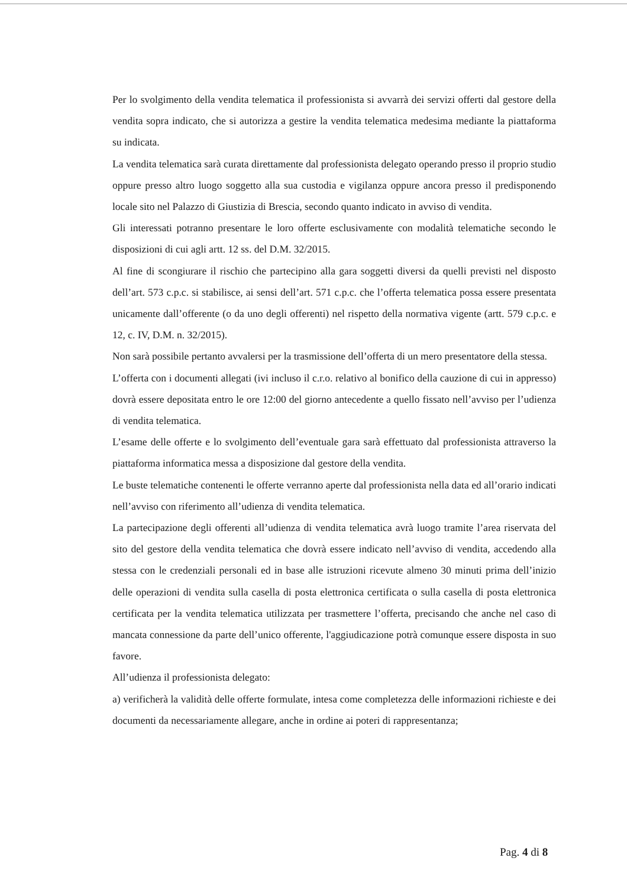Per lo svolgimento della vendita telematica il professionista si avvarrà dei servizi offerti dal gestore della vendita sopra indicato, che si autorizza a gestire la vendita telematica medesima mediante la piattaforma su indicata.
La vendita telematica sarà curata direttamente dal professionista delegato operando presso il proprio studio oppure presso altro luogo soggetto alla sua custodia e vigilanza oppure ancora presso il predisponendo locale sito nel Palazzo di Giustizia di Brescia, secondo quanto indicato in avviso di vendita.
Gli interessati potranno presentare le loro offerte esclusivamente con modalità telematiche secondo le disposizioni di cui agli artt. 12 ss. del D.M. 32/2015.
Al fine di scongiurare il rischio che partecipino alla gara soggetti diversi da quelli previsti nel disposto dell’art. 573 c.p.c. si stabilisce, ai sensi dell’art. 571 c.p.c. che l’offerta telematica possa essere presentata unicamente dall’offerente (o da uno degli offerenti) nel rispetto della normativa vigente (artt. 579 c.p.c. e 12, c. IV, D.M. n. 32/2015).
Non sarà possibile pertanto avvalersi per la trasmissione dell’offerta di un mero presentatore della stessa.
L’offerta con i documenti allegati (ivi incluso il c.r.o. relativo al bonifico della cauzione di cui in appresso) dovrà essere depositata entro le ore 12:00 del giorno antecedente a quello fissato nell’avviso per l’udienza di vendita telematica.
L’esame delle offerte e lo svolgimento dell’eventuale gara sarà effettuato dal professionista attraverso la piattaforma informatica messa a disposizione dal gestore della vendita.
Le buste telematiche contenenti le offerte verranno aperte dal professionista nella data ed all’orario indicati nell’avviso con riferimento all’udienza di vendita telematica.
La partecipazione degli offerenti all’udienza di vendita telematica avrà luogo tramite l’area riservata del sito del gestore della vendita telematica che dovrà essere indicato nell’avviso di vendita, accedendo alla stessa con le credenziali personali ed in base alle istruzioni ricevute almeno 30 minuti prima dell’inizio delle operazioni di vendita sulla casella di posta elettronica certificata o sulla casella di posta elettronica certificata per la vendita telematica utilizzata per trasmettere l’offerta, precisando che anche nel caso di mancata connessione da parte dell’unico offerente, l'aggiudicazione potrà comunque essere disposta in suo favore.
All’udienza il professionista delegato:
a) verificherà la validità delle offerte formulate, intesa come completezza delle informazioni richieste e dei documenti da necessariamente allegare, anche in ordine ai poteri di rappresentanza;
Pag. 4 di 8